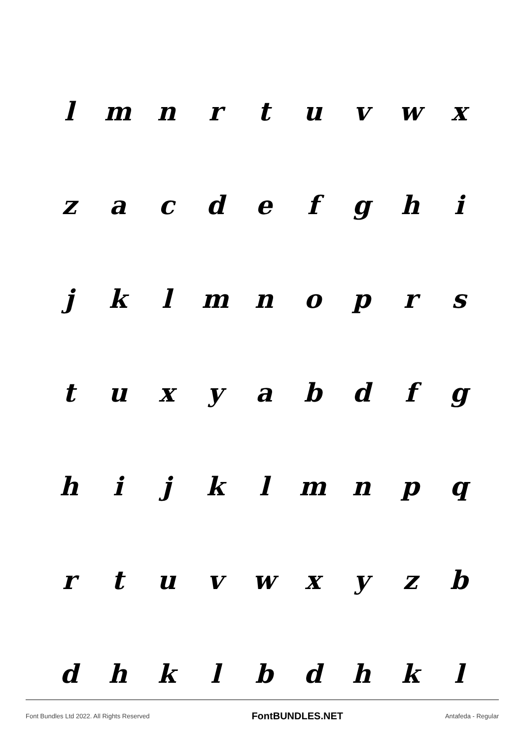l m n r t u v w x
z a c d e f g h i
j k l m n o p r s
t u x y a b d f g
h i j k l m n p q
r t u v w x y z b
d h k l b d h k l
Font Bundles Ltd 2022. All Rights Reserved FontBUNDLES.NET Antafeda - Regular